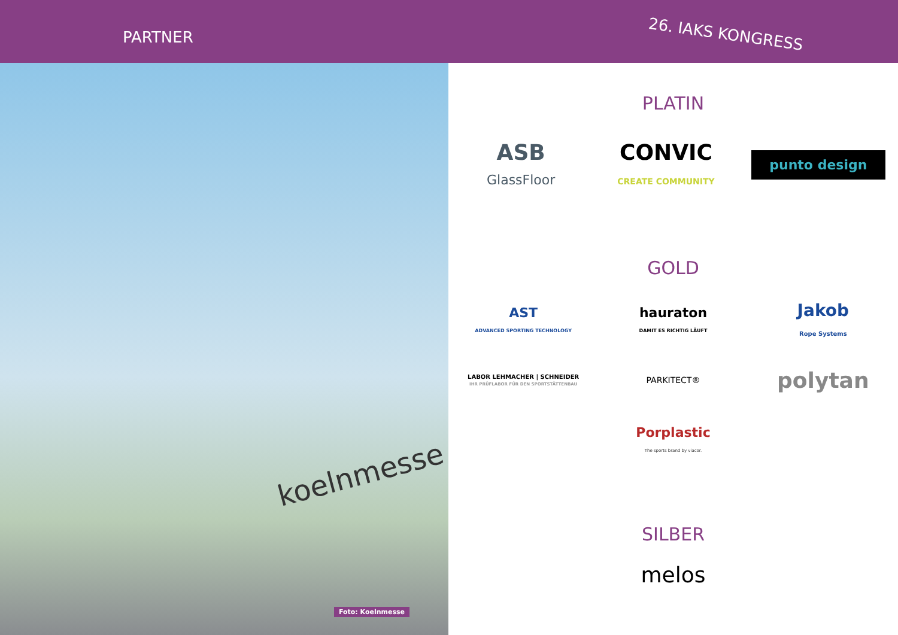PARTNER
26. IAKS KONGRESS
koelnmesse
Foto: Koelnmesse
PLATIN
ASB
GlassFloor
CONVIC
CREATE COMMUNITY
punto design
GOLD
AST
ADVANCED SPORTING TECHNOLOGY
hauraton
DAMIT ES RICHTIG LÄUFT
Jakob
Rope Systems
LABOR LEHMACHER | SCHNEIDER
IHR PRÜFLABOR FÜR DEN SPORTSTÄTTENBAU
PARKITECT®
polytan
Porplastic
The sports brand by viacor.
SILBER
melos